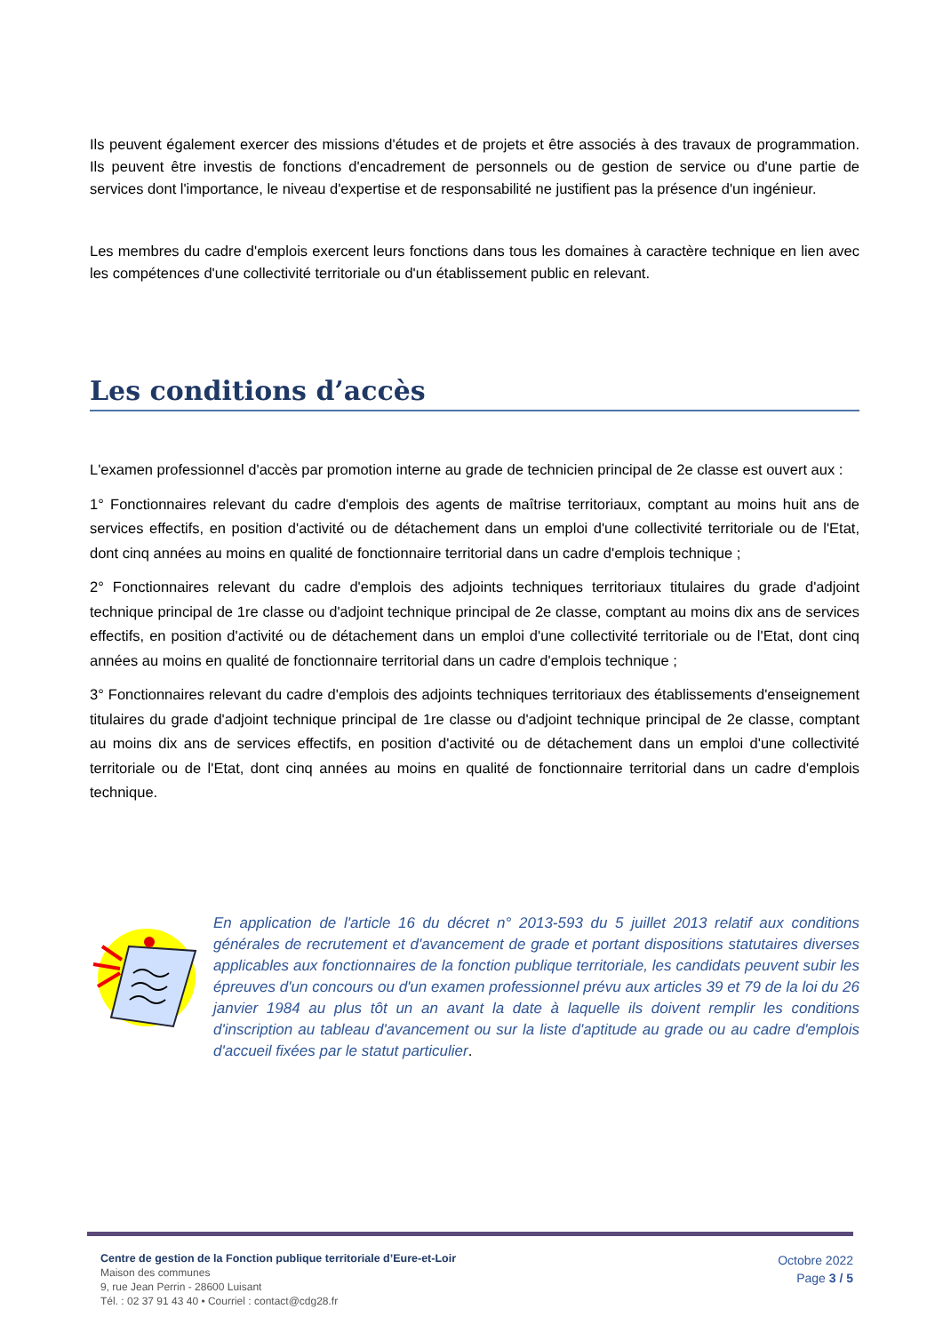Ils peuvent également exercer des missions d'études et de projets et être associés à des travaux de programmation. Ils peuvent être investis de fonctions d'encadrement de personnels ou de gestion de service ou d'une partie de services dont l'importance, le niveau d'expertise et de responsabilité ne justifient pas la présence d'un ingénieur.
Les membres du cadre d'emplois exercent leurs fonctions dans tous les domaines à caractère technique en lien avec les compétences d'une collectivité territoriale ou d'un établissement public en relevant.
Les conditions d’accès
L'examen professionnel d'accès par promotion interne au grade de technicien principal de 2e classe est ouvert aux :
1° Fonctionnaires relevant du cadre d'emplois des agents de maîtrise territoriaux, comptant au moins huit ans de services effectifs, en position d'activité ou de détachement dans un emploi d'une collectivité territoriale ou de l'Etat, dont cinq années au moins en qualité de fonctionnaire territorial dans un cadre d'emplois technique ;
2° Fonctionnaires relevant du cadre d'emplois des adjoints techniques territoriaux titulaires du grade d'adjoint technique principal de 1re classe ou d'adjoint technique principal de 2e classe, comptant au moins dix ans de services effectifs, en position d'activité ou de détachement dans un emploi d'une collectivité territoriale ou de l'Etat, dont cinq années au moins en qualité de fonctionnaire territorial dans un cadre d'emplois technique ;
3° Fonctionnaires relevant du cadre d'emplois des adjoints techniques territoriaux des établissements d'enseignement titulaires du grade d'adjoint technique principal de 1re classe ou d'adjoint technique principal de 2e classe, comptant au moins dix ans de services effectifs, en position d'activité ou de détachement dans un emploi d'une collectivité territoriale ou de l'Etat, dont cinq années au moins en qualité de fonctionnaire territorial dans un cadre d'emplois technique.
En application de l'article 16 du décret n° 2013-593 du 5 juillet 2013 relatif aux conditions générales de recrutement et d'avancement de grade et portant dispositions statutaires diverses applicables aux fonctionnaires de la fonction publique territoriale, les candidats peuvent subir les épreuves d'un concours ou d'un examen professionnel prévu aux articles 39 et 79 de la loi du 26 janvier 1984 au plus tôt un an avant la date à laquelle ils doivent remplir les conditions d'inscription au tableau d'avancement ou sur la liste d'aptitude au grade ou au cadre d'emplois d'accueil fixées par le statut particulier.
Centre de gestion de la Fonction publique territoriale d’Eure-et-Loir
Maison des communes
9, rue Jean Perrin - 28600 Luisant
Tél. : 02 37 91 43 40 • Courriel : contact@cdg28.fr
Octobre 2022
Page 3 / 5